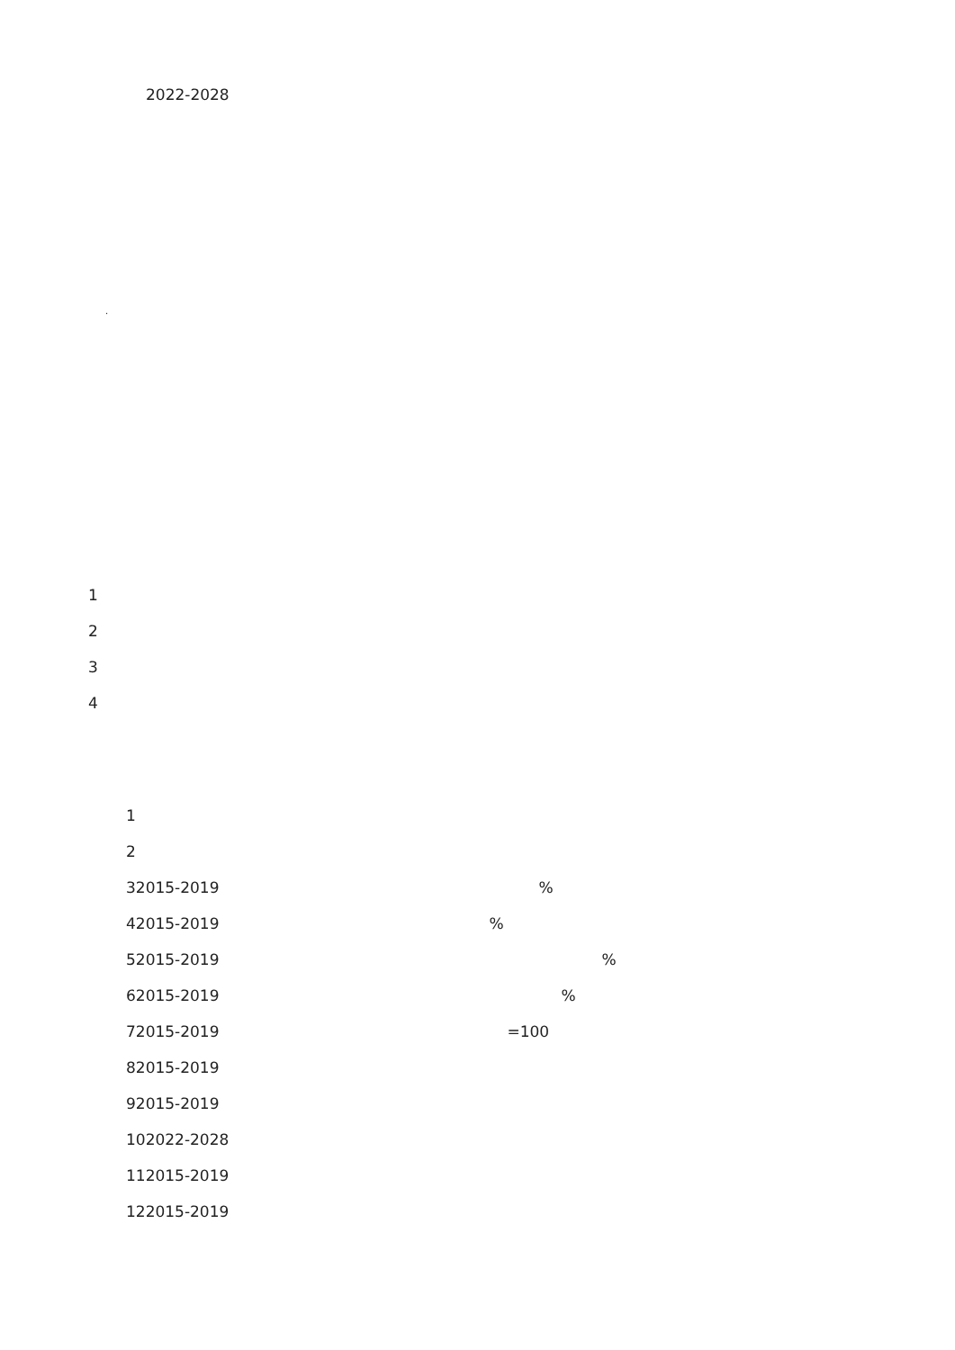2022-2028
.
1
2
3
4
1
2
32015-2019%
42015-2019%
52015-2019%
62015-2019%
72015-2019 =100
82015-2019
92015-2019
102022-2028
112015-2019
122015-2019